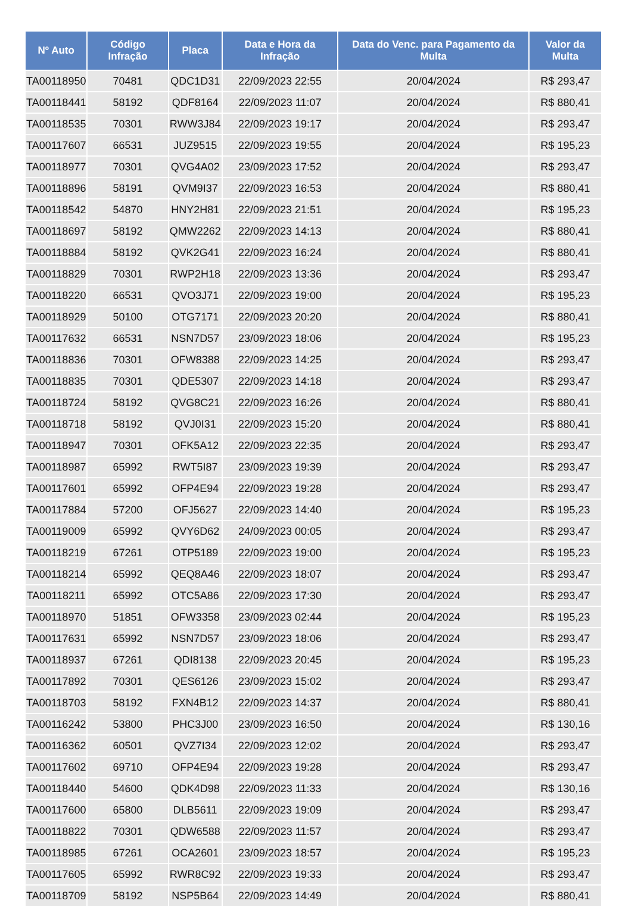| Nº Auto | Código Infração | Placa | Data e Hora da Infração | Data do Venc. para Pagamento da Multa | Valor da Multa |
| --- | --- | --- | --- | --- | --- |
| TA00118950 | 70481 | QDC1D31 | 22/09/2023 22:55 | 20/04/2024 | R$ 293,47 |
| TA00118441 | 58192 | QDF8164 | 22/09/2023 11:07 | 20/04/2024 | R$ 880,41 |
| TA00118535 | 70301 | RWW3J84 | 22/09/2023 19:17 | 20/04/2024 | R$ 293,47 |
| TA00117607 | 66531 | JUZ9515 | 22/09/2023 19:55 | 20/04/2024 | R$ 195,23 |
| TA00118977 | 70301 | QVG4A02 | 23/09/2023 17:52 | 20/04/2024 | R$ 293,47 |
| TA00118896 | 58191 | QVM9I37 | 22/09/2023 16:53 | 20/04/2024 | R$ 880,41 |
| TA00118542 | 54870 | HNY2H81 | 22/09/2023 21:51 | 20/04/2024 | R$ 195,23 |
| TA00118697 | 58192 | QMW2262 | 22/09/2023 14:13 | 20/04/2024 | R$ 880,41 |
| TA00118884 | 58192 | QVK2G41 | 22/09/2023 16:24 | 20/04/2024 | R$ 880,41 |
| TA00118829 | 70301 | RWP2H18 | 22/09/2023 13:36 | 20/04/2024 | R$ 293,47 |
| TA00118220 | 66531 | QVO3J71 | 22/09/2023 19:00 | 20/04/2024 | R$ 195,23 |
| TA00118929 | 50100 | OTG7171 | 22/09/2023 20:20 | 20/04/2024 | R$ 880,41 |
| TA00117632 | 66531 | NSN7D57 | 23/09/2023 18:06 | 20/04/2024 | R$ 195,23 |
| TA00118836 | 70301 | OFW8388 | 22/09/2023 14:25 | 20/04/2024 | R$ 293,47 |
| TA00118835 | 70301 | QDE5307 | 22/09/2023 14:18 | 20/04/2024 | R$ 293,47 |
| TA00118724 | 58192 | QVG8C21 | 22/09/2023 16:26 | 20/04/2024 | R$ 880,41 |
| TA00118718 | 58192 | QVJ0I31 | 22/09/2023 15:20 | 20/04/2024 | R$ 880,41 |
| TA00118947 | 70301 | OFK5A12 | 22/09/2023 22:35 | 20/04/2024 | R$ 293,47 |
| TA00118987 | 65992 | RWT5I87 | 23/09/2023 19:39 | 20/04/2024 | R$ 293,47 |
| TA00117601 | 65992 | OFP4E94 | 22/09/2023 19:28 | 20/04/2024 | R$ 293,47 |
| TA00117884 | 57200 | OFJ5627 | 22/09/2023 14:40 | 20/04/2024 | R$ 195,23 |
| TA00119009 | 65992 | QVY6D62 | 24/09/2023 00:05 | 20/04/2024 | R$ 293,47 |
| TA00118219 | 67261 | OTP5189 | 22/09/2023 19:00 | 20/04/2024 | R$ 195,23 |
| TA00118214 | 65992 | QEQ8A46 | 22/09/2023 18:07 | 20/04/2024 | R$ 293,47 |
| TA00118211 | 65992 | OTC5A86 | 22/09/2023 17:30 | 20/04/2024 | R$ 293,47 |
| TA00118970 | 51851 | OFW3358 | 23/09/2023 02:44 | 20/04/2024 | R$ 195,23 |
| TA00117631 | 65992 | NSN7D57 | 23/09/2023 18:06 | 20/04/2024 | R$ 293,47 |
| TA00118937 | 67261 | QDI8138 | 22/09/2023 20:45 | 20/04/2024 | R$ 195,23 |
| TA00117892 | 70301 | QES6126 | 23/09/2023 15:02 | 20/04/2024 | R$ 293,47 |
| TA00118703 | 58192 | FXN4B12 | 22/09/2023 14:37 | 20/04/2024 | R$ 880,41 |
| TA00116242 | 53800 | PHC3J00 | 23/09/2023 16:50 | 20/04/2024 | R$ 130,16 |
| TA00116362 | 60501 | QVZ7I34 | 22/09/2023 12:02 | 20/04/2024 | R$ 293,47 |
| TA00117602 | 69710 | OFP4E94 | 22/09/2023 19:28 | 20/04/2024 | R$ 293,47 |
| TA00118440 | 54600 | QDK4D98 | 22/09/2023 11:33 | 20/04/2024 | R$ 130,16 |
| TA00117600 | 65800 | DLB5611 | 22/09/2023 19:09 | 20/04/2024 | R$ 293,47 |
| TA00118822 | 70301 | QDW6588 | 22/09/2023 11:57 | 20/04/2024 | R$ 293,47 |
| TA00118985 | 67261 | OCA2601 | 23/09/2023 18:57 | 20/04/2024 | R$ 195,23 |
| TA00117605 | 65992 | RWR8C92 | 22/09/2023 19:33 | 20/04/2024 | R$ 293,47 |
| TA00118709 | 58192 | NSP5B64 | 22/09/2023 14:49 | 20/04/2024 | R$ 880,41 |